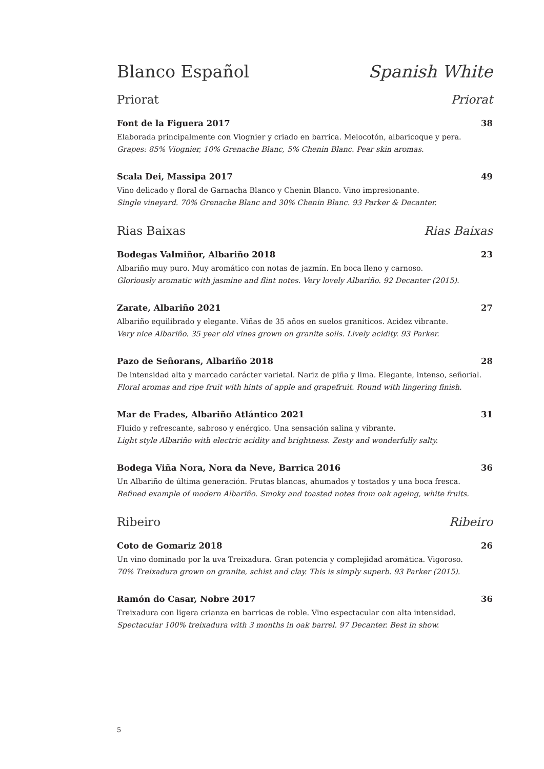Blanco Español Spanish White
Priorat Priorat
Font de la Figuera 2017 38
Elaborada principalmente con Viognier y criado en barrica. Melocotón, albaricoque y pera.
Grapes: 85% Viognier, 10% Grenache Blanc, 5% Chenin Blanc. Pear skin aromas.
Scala Dei, Massipa 2017 49
Vino delicado y floral de Garnacha Blanco y Chenin Blanco. Vino impresionante.
Single vineyard. 70% Grenache Blanc and 30% Chenin Blanc. 93 Parker & Decanter.
Rias Baixas Rias Baixas
Bodegas Valmiñor, Albariño 2018 23
Albariño muy puro. Muy aromático con notas de jazmín. En boca lleno y carnoso.
Gloriously aromatic with jasmine and flint notes. Very lovely Albariño. 92 Decanter (2015).
Zarate, Albariño 2021 27
Albariño equilibrado y elegante. Viñas de 35 años en suelos graníticos. Acidez vibrante.
Very nice Albariño. 35 year old vines grown on granite soils. Lively acidity. 93 Parker.
Pazo de Señorans, Albariño 2018 28
De intensidad alta y marcado carácter varietal. Nariz de piña y lima. Elegante, intenso, señorial.
Floral aromas and ripe fruit with hints of apple and grapefruit. Round with lingering finish.
Mar de Frades, Albariño Atlántico 2021 31
Fluido y refrescante, sabroso y enérgico. Una sensación salina y vibrante.
Light style Albariño with electric acidity and brightness. Zesty and wonderfully salty.
Bodega Viña Nora, Nora da Neve, Barrica 2016 36
Un Albariño de última generación. Frutas blancas, ahumados y tostados y una boca fresca.
Refined example of modern Albariño. Smoky and toasted notes from oak ageing, white fruits.
Ribeiro Ribeiro
Coto de Gomariz 2018 26
Un vino dominado por la uva Treixadura. Gran potencia y complejidad aromática. Vigoroso.
70% Treixadura grown on granite, schist and clay. This is simply superb. 93 Parker (2015).
Ramón do Casar, Nobre 2017 36
Treixadura con ligera crianza en barricas de roble. Vino espectacular con alta intensidad.
Spectacular 100% treixadura with 3 months in oak barrel. 97 Decanter. Best in show.
5